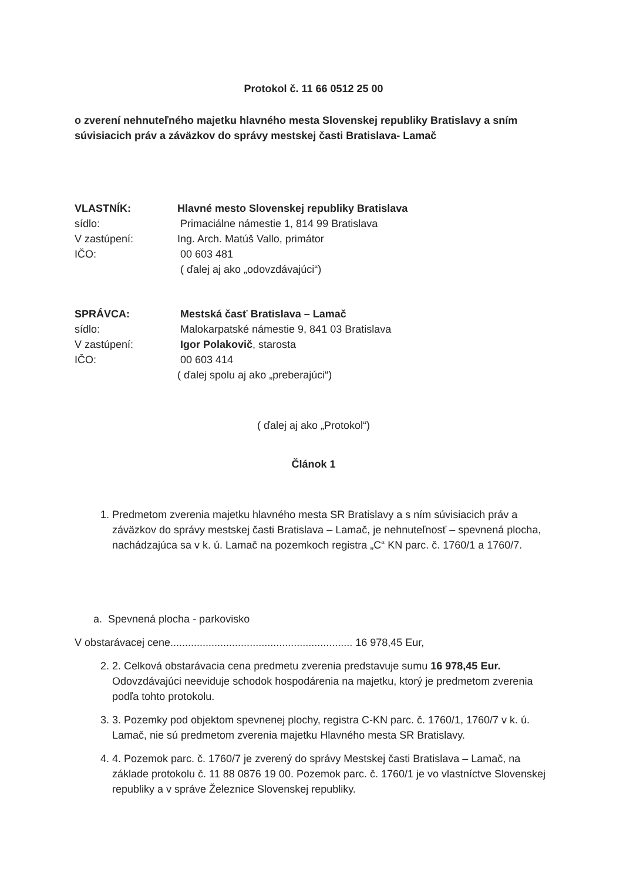Protokol č. 11 66 0512 25 00
o zverení nehnuteľného majetku hlavného mesta Slovenskej republiky Bratislavy a sním súvisiacich práv a záväzkov do správy mestskej časti Bratislava- Lamač
VLASTNÍK:
Hlavné mesto Slovenskej republiky Bratislava
sídlo:
Primaciálne námestie 1, 814 99 Bratislava
V zastúpení:
Ing. Arch. Matúš Vallo, primátor
IČO:
00 603 481
( ďalej aj ako „odovzdávajúci“)
SPRÁVCA:
Mestská časť Bratislava – Lamač
sídlo:
Malokarpatské námestie 9, 841 03 Bratislava
V zastúpení:
Igor Polakovič, starosta
IČO:
00 603 414
( ďalej spolu aj ako „preberajúci“)
( ďalej aj ako „Protokol“)
Článok 1
1. Predmetom zverenia majetku hlavného mesta SR Bratislavy a s ním súvisiacich práv a záväzkov do správy mestskej časti Bratislava – Lamač, je nehnuteľnosť – spevnená plocha, nachádzajúca sa v k. ú. Lamač na pozemkoch registra „C“ KN parc. č. 1760/1 a 1760/7.
a. Spevnená plocha - parkovisko
V obstarávacej cene.............................................................. 16 978,45 Eur,
2. 2. Celková obstarávacia cena predmetu zverenia predstavuje sumu 16 978,45 Eur. Odovzdávajúci neeviduje schodok hospodárenia na majetku, ktorý je predmetom zverenia podľa tohto protokolu.
3. 3. Pozemky pod objektom spevnenej plochy, registra C-KN parc. č. 1760/1, 1760/7 v k. ú. Lamač, nie sú predmetom zverenia majetku Hlavného mesta SR Bratislavy.
4. 4. Pozemok parc. č. 1760/7 je zverený do správy Mestskej časti Bratislava – Lamač, na základe protokolu č. 11 88 0876 19 00. Pozemok parc. č. 1760/1 je vo vlastníctve Slovenskej republiky a v správe Železnice Slovenskej republiky.